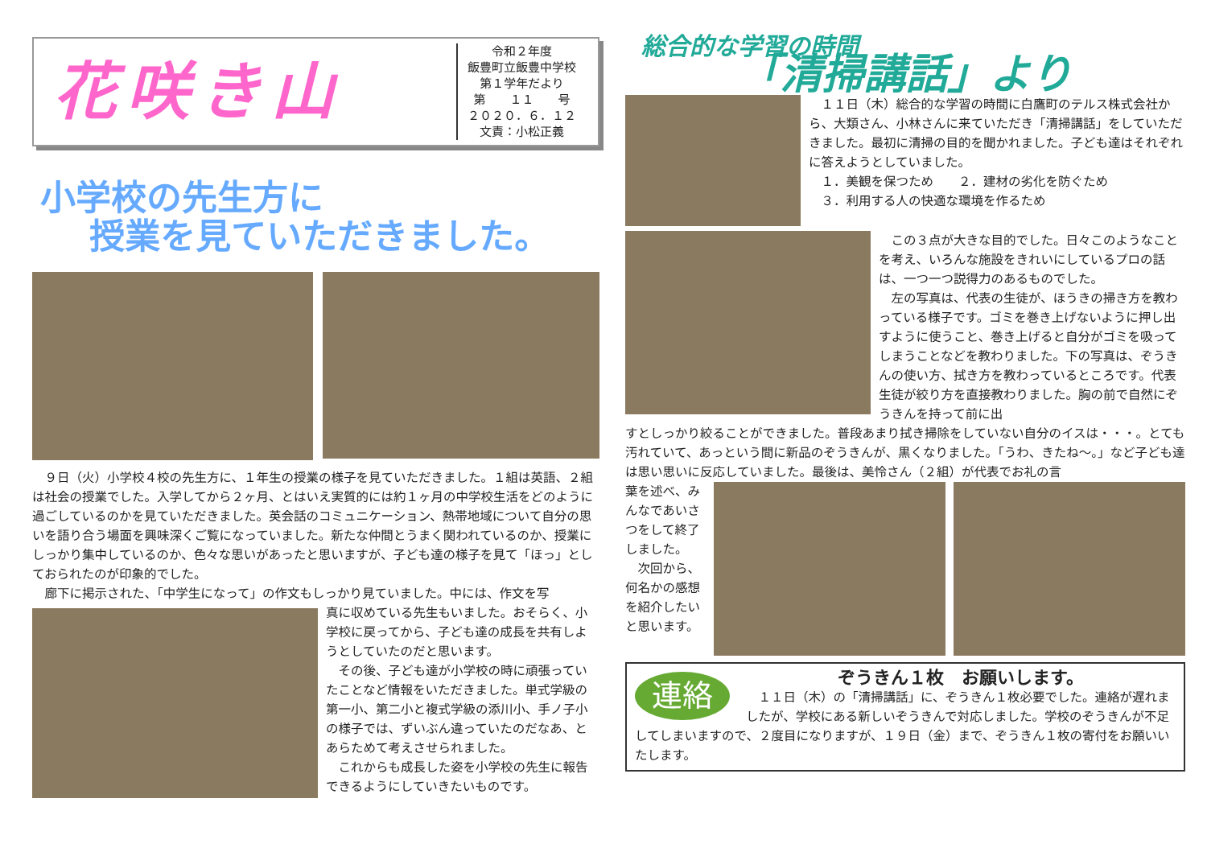花咲き山
令和２年度
飯豊町立飯豊中学校
第１学年だより
第　　１１　　号
２０２０．６．１２
文責：小松正義
小学校の先生方に
授業を見ていただきました。
９日（火）小学校４校の先生方に、１年生の授業の様子を見ていただきました。１組は英語、２組は社会の授業でした。入学してから２ヶ月、とはいえ実質的には約１ヶ月の中学校生活をどのように過ごしているのかを見ていただきました。英会話のコミュニケーション、熱帯地域について自分の思いを語り合う場面を興味深くご覧になっていました。新たな仲間とうまく関われているのか、授業にしっかり集中しているのか、色々な思いがあったと思いますが、子ども達の様子を見て「ほっ」としておられたのが印象的でした。
廊下に掲示された、「中学生になって」の作文もしっかり見ていました。中には、作文を写
真に収めている先生もいました。おそらく、小学校に戻ってから、子ども達の成長を共有しようとしていたのだと思います。
その後、子ども達が小学校の時に頑張っていたことなど情報をいただきました。単式学級の第一小、第二小と複式学級の添川小、手ノ子小の様子では、ずいぶん違っていたのだなあ、とあらためて考えさせられました。
これからも成長した姿を小学校の先生に報告できるようにしていきたいものです。
総合的な学習の時間
「清掃講話」より
１１日（木）総合的な学習の時間に白鷹町のテルス株式会社から、大類さん、小林さんに来ていただき「清掃講話」をしていただきました。最初に清掃の目的を聞かれました。子ども達はそれぞれに答えようとしていました。
１．美観を保つため　　２．建材の劣化を防ぐため
３．利用する人の快適な環境を作るため
この３点が大きな目的でした。日々このようなことを考え、いろんな施設をきれいにしているプロの話は、一つ一つ説得力のあるものでした。
左の写真は、代表の生徒が、ほうきの掃き方を教わっている様子です。ゴミを巻き上げないように押し出すように使うこと、巻き上げると自分がゴミを吸ってしまうことなどを教わりました。下の写真は、ぞうきんの使い方、拭き方を教わっているところです。代表生徒が絞り方を直接教わりました。胸の前で自然にぞうきんを持って前に出
すとしっかり絞ることができました。普段あまり拭き掃除をしていない自分のイスは・・・。とても汚れていて、あっという間に新品のぞうきんが、黒くなりました。「うわ、きたね～。」など子ども達は思い思いに反応していました。最後は、美怜さん（２組）が代表でお礼の言
葉を述べ、みんなであいさつをして終了しました。
次回から、何名かの感想を紹介したいと思います。
連絡
ぞうきん１枚　お願いします。
１１日（木）の「清掃講話」に、ぞうきん１枚必要でした。連絡が遅れましたが、学校にある新しいぞうきんで対応しました。学校のぞうきんが不足してしまいますので、２度目になりますが、１９日（金）まで、ぞうきん１枚の寄付をお願いいたします。